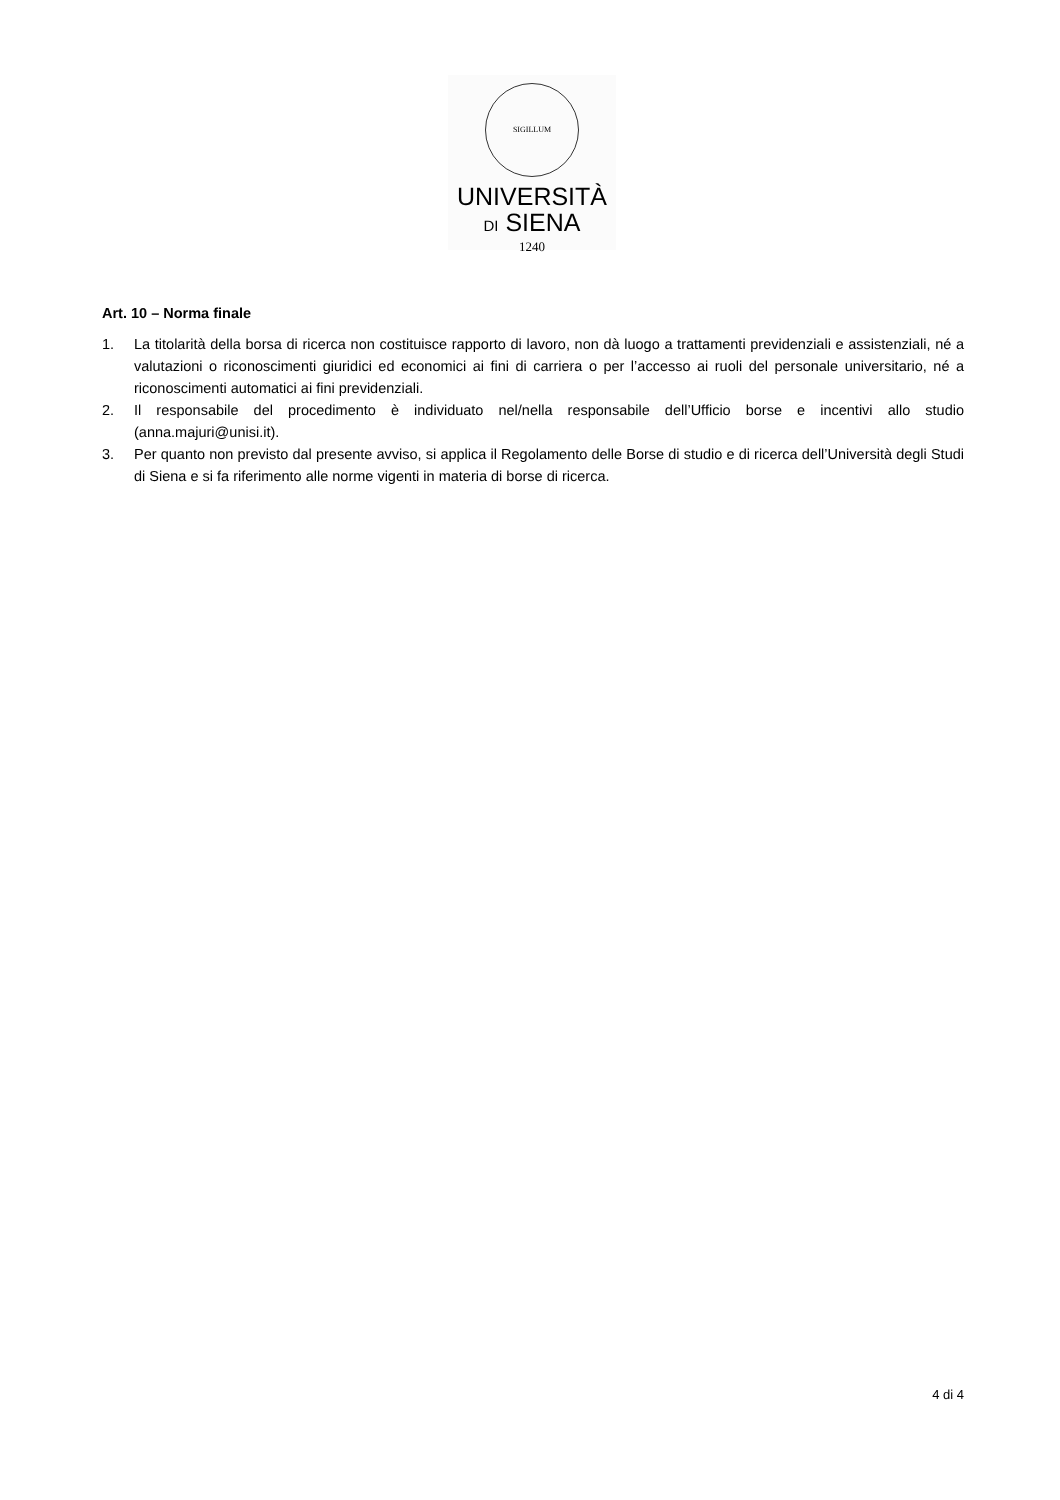SIGILLUM
UNIVERSITÀ
DI SIENA
1240
Art. 10 – Norma finale
1. La titolarità della borsa di ricerca non costituisce rapporto di lavoro, non dà luogo a trattamenti previdenziali e assistenziali, né a valutazioni o riconoscimenti giuridici ed economici ai fini di carriera o per l’accesso ai ruoli del personale universitario, né a riconoscimenti automatici ai fini previdenziali.
2. Il responsabile del procedimento è individuato nel/nella responsabile dell’Ufficio borse e incentivi allo studio (anna.majuri@unisi.it).
3. Per quanto non previsto dal presente avviso, si applica il Regolamento delle Borse di studio e di ricerca dell’Università degli Studi di Siena e si fa riferimento alle norme vigenti in materia di borse di ricerca.
4 di 4